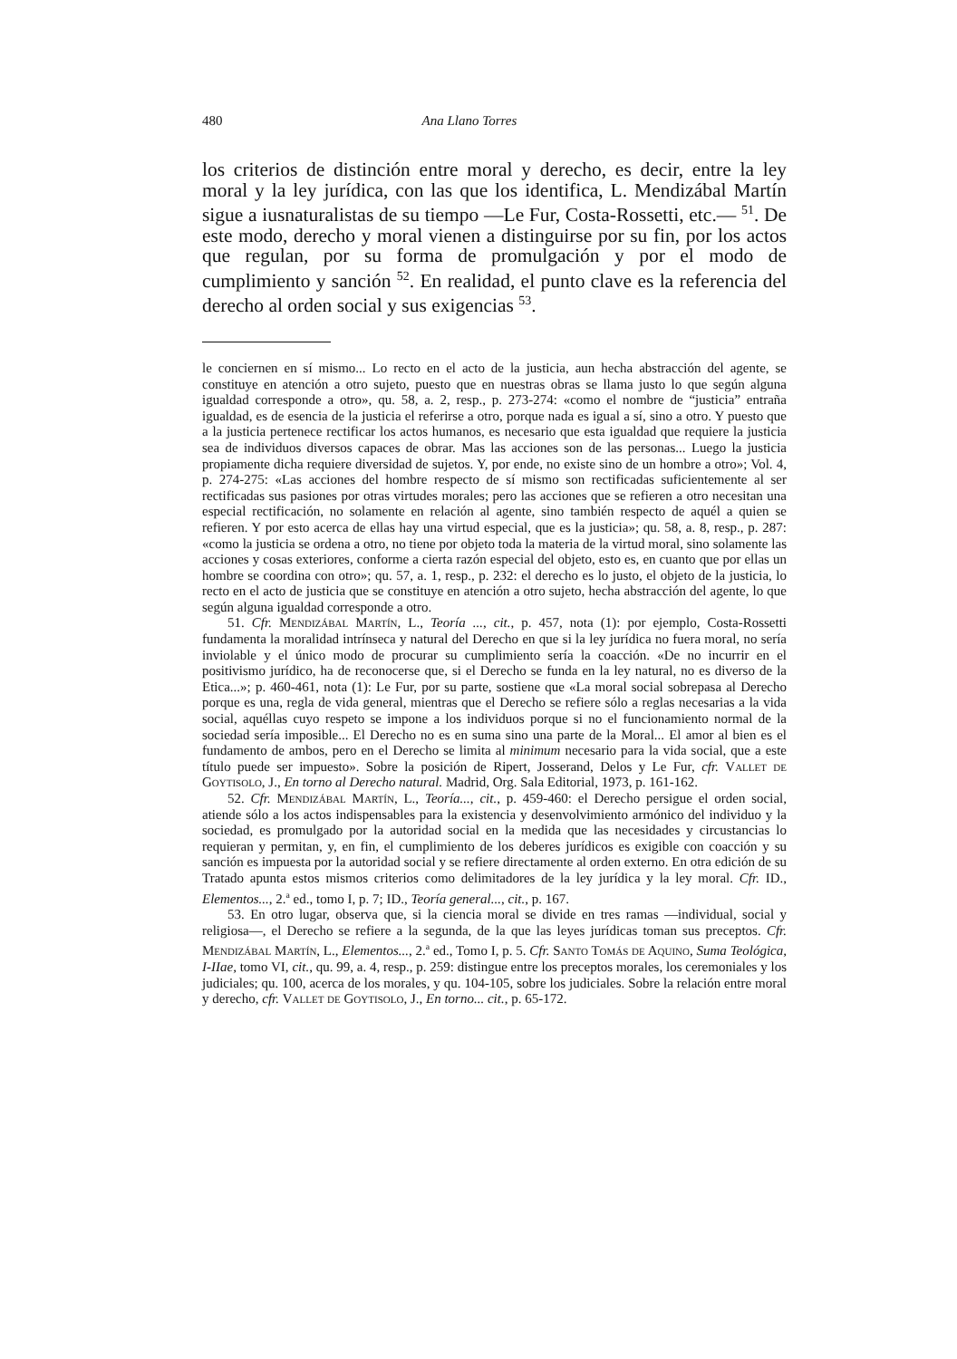480 Ana Llano Torres
los criterios de distinción entre moral y derecho, es decir, entre la ley moral y la ley jurídica, con las que los identifica, L. Mendizábal Martín sigue a iusnaturalistas de su tiempo —Le Fur, Costa-Rossetti, etc.— <sup>51</sup>. De este modo, derecho y moral vienen a distinguirse por su fin, por los actos que regulan, por su forma de promulgación y por el modo de cumplimiento y sanción <sup>52</sup>. En realidad, el punto clave es la referencia del derecho al orden social y sus exigencias <sup>53</sup>.
le conciernen en sí mismo... Lo recto en el acto de la justicia, aun hecha abstracción del agente, se constituye en atención a otro sujeto, puesto que en nuestras obras se llama justo lo que según alguna igualdad corresponde a otro», qu. 58, a. 2, resp., p. 273-274: «como el nombre de “justicia” entraña igualdad, es de esencia de la justicia el referirse a otro, porque nada es igual a sí, sino a otro. Y puesto que a la justicia pertenece rectificar los actos humanos, es necesario que esta igualdad que requiere la justicia sea de individuos diversos capaces de obrar. Mas las acciones son de las personas... Luego la justicia propiamente dicha requiere diversidad de sujetos. Y, por ende, no existe sino de un hombre a otro»; Vol. 4, p. 274-275: «Las acciones del hombre respecto de sí mismo son rectificadas suficientemente al ser rectificadas sus pasiones por otras virtudes morales; pero las acciones que se refieren a otro necesitan una especial rectificación, no solamente en relación al agente, sino también respecto de aquél a quien se refieren. Y por esto acerca de ellas hay una virtud especial, que es la justicia»; qu. 58, a. 8, resp., p. 287: «como la justicia se ordena a otro, no tiene por objeto toda la materia de la virtud moral, sino solamente las acciones y cosas exteriores, conforme a cierta razón especial del objeto, esto es, en cuanto que por ellas un hombre se coordina con otro»; qu. 57, a. 1, resp., p. 232: el derecho es lo justo, el objeto de la justicia, lo recto en el acto de justicia que se constituye en atención a otro sujeto, hecha abstracción del agente, lo que según alguna igualdad corresponde a otro.
51. Cfr. Mendizábal Martín, L., Teoría ..., cit., p. 457, nota (1): por ejemplo, Costa-Rossetti fundamenta la moralidad intrínseca y natural del Derecho en que si la ley jurídica no fuera moral, no sería inviolable y el único modo de procurar su cumplimiento sería la coacción. «De no incurrir en el positivismo jurídico, ha de reconocerse que, si el Derecho se funda en la ley natural, no es diverso de la Etica...»; p. 460-461, nota (1): Le Fur, por su parte, sostiene que «La moral social sobrepasa al Derecho porque es una, regla de vida general, mientras que el Derecho se refiere sólo a reglas necesarias a la vida social, aquéllas cuyo respeto se impone a los individuos porque si no el funcionamiento normal de la sociedad sería imposible... El Derecho no es en suma sino una parte de la Moral... El amor al bien es el fundamento de ambos, pero en el Derecho se limita al minimum necesario para la vida social, que a este título puede ser impuesto». Sobre la posición de Ripert, Josserand, Delos y Le Fur, cfr. Vallet de Goytisolo, J., En torno al Derecho natural. Madrid, Org. Sala Editorial, 1973, p. 161-162.
52. Cfr. Mendizábal Martín, L., Teoría..., cit., p. 459-460: el Derecho persigue el orden social, atiende sólo a los actos indispensables para la existencia y desenvolvimiento armónico del individuo y la sociedad, es promulgado por la autoridad social en la medida que las necesidades y circustancias lo requieran y permitan, y, en fin, el cumplimiento de los deberes jurídicos es exigible con coacción y su sanción es impuesta por la autoridad social y se refiere directamente al orden externo. En otra edición de su Tratado apunta estos mismos criterios como delimitadores de la ley jurídica y la ley moral. Cfr. ID., Elementos..., 2.<sup>a</sup> ed., tomo I, p. 7; ID., Teoría general..., cit., p. 167.
53. En otro lugar, observa que, si la ciencia moral se divide en tres ramas —individual, social y religiosa—, el Derecho se refiere a la segunda, de la que las leyes jurídicas toman sus preceptos. Cfr. Mendizábal Martín, L., Elementos..., 2.<sup>a</sup> ed., Tomo I, p. 5. Cfr. Santo Tomás de Aquino, Suma Teológica, I-IIae, tomo VI, cit., qu. 99, a. 4, resp., p. 259: distingue entre los preceptos morales, los ceremoniales y los judiciales; qu. 100, acerca de los morales, y qu. 104-105, sobre los judiciales. Sobre la relación entre moral y derecho, cfr. Vallet de Goytisolo, J., En torno... cit., p. 65-172.